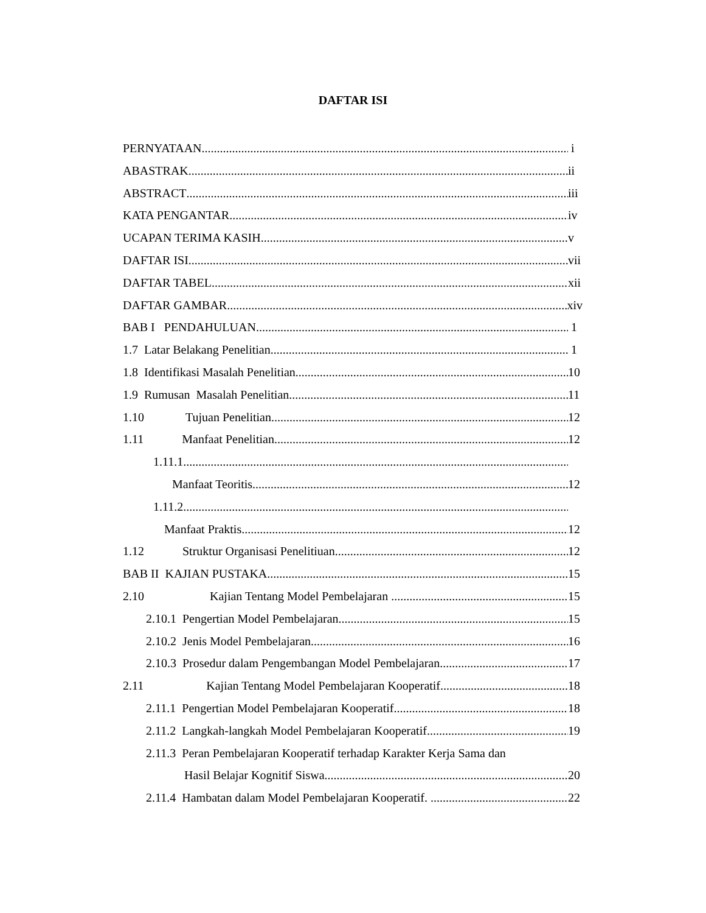DAFTAR ISI
PERNYATAAN i
ABASTRAK ii
ABSTRACT iii
KATA PENGANTAR iv
UCAPAN TERIMA KASIH v
DAFTAR ISI vii
DAFTAR TABEL xii
DAFTAR GAMBAR xiv
BAB I PENDAHULUAN 1
1.7 Latar Belakang Penelitian 1
1.8 Identifikasi Masalah Penelitian 10
1.9 Rumusan Masalah Penelitian 11
1.10 Tujuan Penelitian 12
1.11 Manfaat Penelitian 12
1.11.1
Manfaat Teoritis 12
1.11.2
Manfaat Praktis 12
1.12 Struktur Organisasi Penelitiuan 12
BAB II KAJIAN PUSTAKA 15
2.10 Kajian Tentang Model Pembelajaran 15
2.10.1 Pengertian Model Pembelajaran 15
2.10.2 Jenis Model Pembelajaran 16
2.10.3 Prosedur dalam Pengembangan Model Pembelajaran 17
2.11 Kajian Tentang Model Pembelajaran Kooperatif 18
2.11.1 Pengertian Model Pembelajaran Kooperatif 18
2.11.2 Langkah-langkah Model Pembelajaran Kooperatif 19
2.11.3 Peran Pembelajaran Kooperatif terhadap Karakter Kerja Sama dan
Hasil Belajar Kognitif Siswa 20
2.11.4 Hambatan dalam Model Pembelajaran Kooperatif. 22